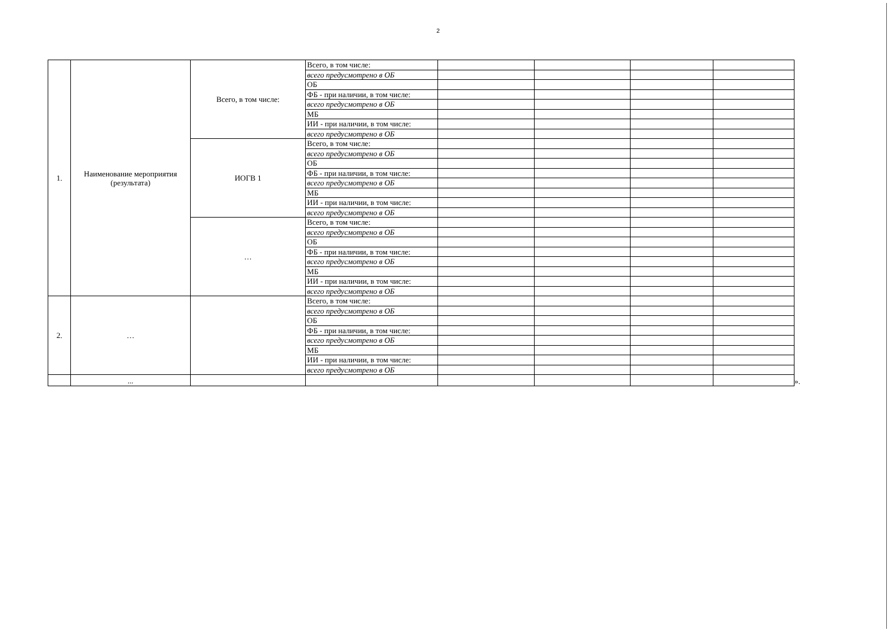2
| 1. | Наименование мероприятия (результата) | Всего, в том числе: | Всего, в том числе: | | | | |
| | | | всего предусмотрено в ОБ | | | | |
| | | | ОБ | | | | |
| | | | ФБ - при наличии, в том числе: | | | | |
| | | | всего предусмотрено в ОБ | | | | |
| | | | МБ | | | | |
| | | | ИИ - при наличии, в том числе: | | | | |
| | | | всего предусмотрено в ОБ | | | | |
| | | ИОГВ 1 | Всего, в том числе: | | | | |
| | | | всего предусмотрено в ОБ | | | | |
| | | | ОБ | | | | |
| | | | ФБ - при наличии, в том числе: | | | | |
| | | | всего предусмотрено в ОБ | | | | |
| | | | МБ | | | | |
| | | | ИИ - при наличии, в том числе: | | | | |
| | | | всего предусмотрено в ОБ | | | | |
| | | … | Всего, в том числе: | | | | |
| | | | всего предусмотрено в ОБ | | | | |
| | | | ОБ | | | | |
| | | | ФБ - при наличии, в том числе: | | | | |
| | | | всего предусмотрено в ОБ | | | | |
| | | | МБ | | | | |
| | | | ИИ - при наличии, в том числе: | | | | |
| | | | всего предусмотрено в ОБ | | | | |
| 2. | … | | Всего, в том числе: | | | | |
| | | | всего предусмотрено в ОБ | | | | |
| | | | ОБ | | | | |
| | | | ФБ - при наличии, в том числе: | | | | |
| | | | всего предусмотрено в ОБ | | | | |
| | | | МБ | | | | |
| | | | ИИ - при наличии, в том числе: | | | | |
| | | | всего предусмотрено в ОБ | | | | |
| | ... | | | | | | |
».